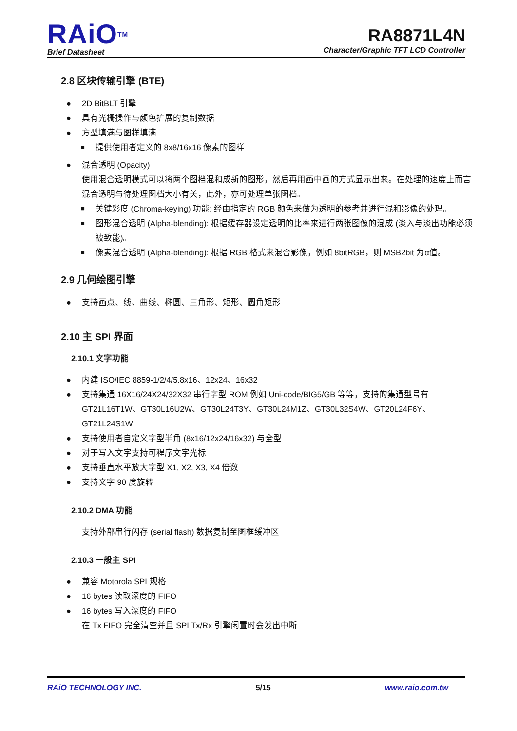RAiO<sup>TM</sup>
Brief Datasheet
RA8871L4N
Character/Graphic TFT LCD Controller
2.8 区块传输引擎 (BTE)
2D BitBLT 引擎
具有光栅操作与颜色扩展的复制数据
方型填满与图样填满
提供使用者定义的 8x8/16x16 像素的图样
混合透明 (Opacity)
使用混合透明模式可以将两个图档混和成新的图形，然后再用画中画的方式显示出来。在处理的速度上而言混合透明与待处理图档大小有关，此外，亦可处理单张图档。
关键彩度 (Chroma-keying) 功能: 经由指定的 RGB 颜色来做为透明的参考并进行混和影像的处理。
图形混合透明 (Alpha-blending): 根据缓存器设定透明的比率来进行两张图像的混成 (淡入与淡出功能必须被致能)。
像素混合透明 (Alpha-blending): 根据 RGB 格式来混合影像，例如 8bitRGB，则 MSB2bit 为α值。
2.9 几何绘图引擎
支持画点、线、曲线、椭圆、三角形、矩形、圆角矩形
2.10 主 SPI 界面
2.10.1 文字功能
内建 ISO/IEC 8859-1/2/4/5.8x16、12x24、16x32
支持集通 16X16/24X24/32X32 串行字型 ROM 例如 Uni-code/BIG5/GB 等等，支持的集通型号有 GT21L16T1W、GT30L16U2W、GT30L24T3Y、GT30L24M1Z、GT30L32S4W、GT20L24F6Y、GT21L24S1W
支持使用者自定义字型半角 (8x16/12x24/16x32) 与全型
对于写入文字支持可程序文字光标
支持垂直水平放大字型 X1, X2, X3, X4 倍数
支持文字 90 度旋转
2.10.2 DMA 功能
支持外部串行闪存 (serial flash) 数据复制至图框缓冲区
2.10.3 一般主 SPI
兼容 Motorola SPI 规格
16 bytes 读取深度的 FIFO
16 bytes 写入深度的 FIFO
在 Tx FIFO 完全清空并且 SPI Tx/Rx 引擎闲置时会发出中断
RAiO TECHNOLOGY INC. 5/15 www.raio.com.tw